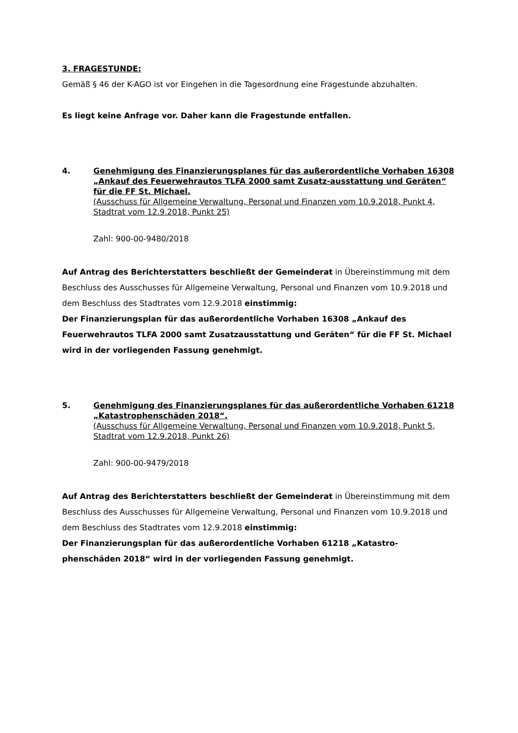3. FRAGESTUNDE:
Gemäß § 46 der K-AGO ist vor Eingehen in die Tagesordnung eine Fragestunde abzuhalten.
Es liegt keine Anfrage vor. Daher kann die Fragestunde entfallen.
4. Genehmigung des Finanzierungsplanes für das außerordentliche Vorhaben 16308 „Ankauf des Feuerwehrautos TLFA 2000 samt Zusatz-ausstattung und Geräten“ für die FF St. Michael.
(Ausschuss für Allgemeine Verwaltung, Personal und Finanzen vom 10.9.2018, Punkt 4, Stadtrat vom 12.9.2018, Punkt 25)
Zahl: 900-00-9480/2018
Auf Antrag des Berichterstatters beschließt der Gemeinderat in Übereinstimmung mit dem Beschluss des Ausschusses für Allgemeine Verwaltung, Personal und Finanzen vom 10.9.2018 und dem Beschluss des Stadtrates vom 12.9.2018 einstimmig:
Der Finanzierungsplan für das außerordentliche Vorhaben 16308 „Ankauf des Feuerwehrautos TLFA 2000 samt Zusatzausstattung und Geräten“ für die FF St. Michael wird in der vorliegenden Fassung genehmigt.
5. Genehmigung des Finanzierungsplanes für das außerordentliche Vorhaben 61218 „Katastrophenschäden 2018“.
(Ausschuss für Allgemeine Verwaltung, Personal und Finanzen vom 10.9.2018, Punkt 5, Stadtrat vom 12.9.2018, Punkt 26)
Zahl: 900-00-9479/2018
Auf Antrag des Berichterstatters beschließt der Gemeinderat in Übereinstimmung mit dem Beschluss des Ausschusses für Allgemeine Verwaltung, Personal und Finanzen vom 10.9.2018 und dem Beschluss des Stadtrates vom 12.9.2018 einstimmig:
Der Finanzierungsplan für das außerordentliche Vorhaben 61218 „Katastro-phenschäden 2018“ wird in der vorliegenden Fassung genehmigt.